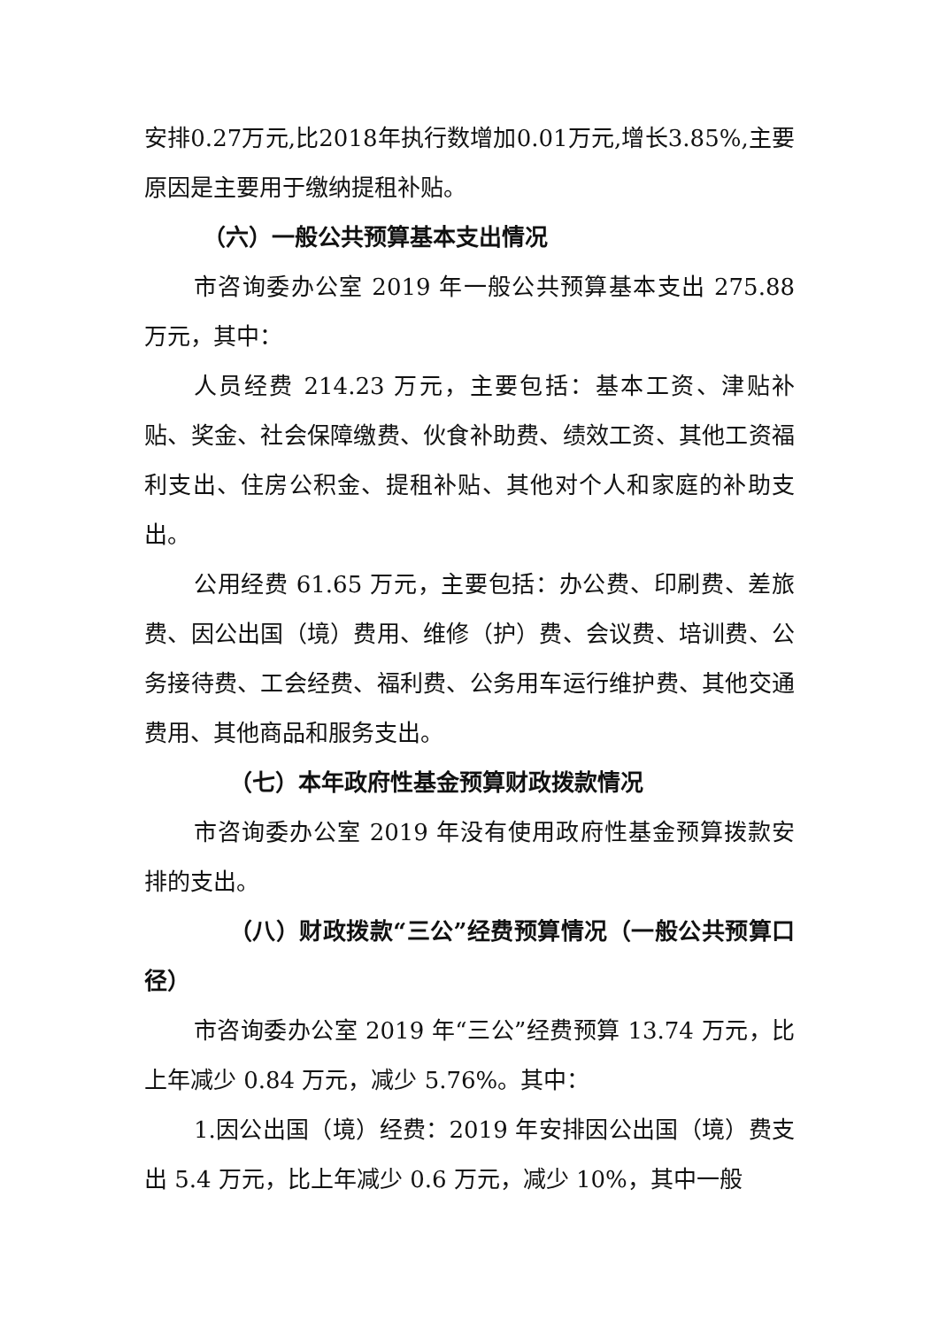安排0.27万元,比2018年执行数增加0.01万元,增长3.85%,主要原因是主要用于缴纳提租补贴。
（六）一般公共预算基本支出情况
市咨询委办公室 2019 年一般公共预算基本支出 275.88 万元，其中：
人员经费 214.23 万元，主要包括：基本工资、津贴补贴、奖金、社会保障缴费、伙食补助费、绩效工资、其他工资福利支出、住房公积金、提租补贴、其他对个人和家庭的补助支出。
公用经费 61.65 万元，主要包括：办公费、印刷费、差旅费、因公出国（境）费用、维修（护）费、会议费、培训费、公务接待费、工会经费、福利费、公务用车运行维护费、其他交通费用、其他商品和服务支出。
（七）本年政府性基金预算财政拨款情况
市咨询委办公室 2019 年没有使用政府性基金预算拨款安排的支出。
（八）财政拨款“三公”经费预算情况（一般公共预算口径）
市咨询委办公室 2019 年“三公”经费预算 13.74 万元，比上年减少 0.84 万元，减少 5.76%。其中：
1.因公出国（境）经费：2019 年安排因公出国（境）费支出 5.4 万元，比上年减少 0.6 万元，减少 10%，其中一般